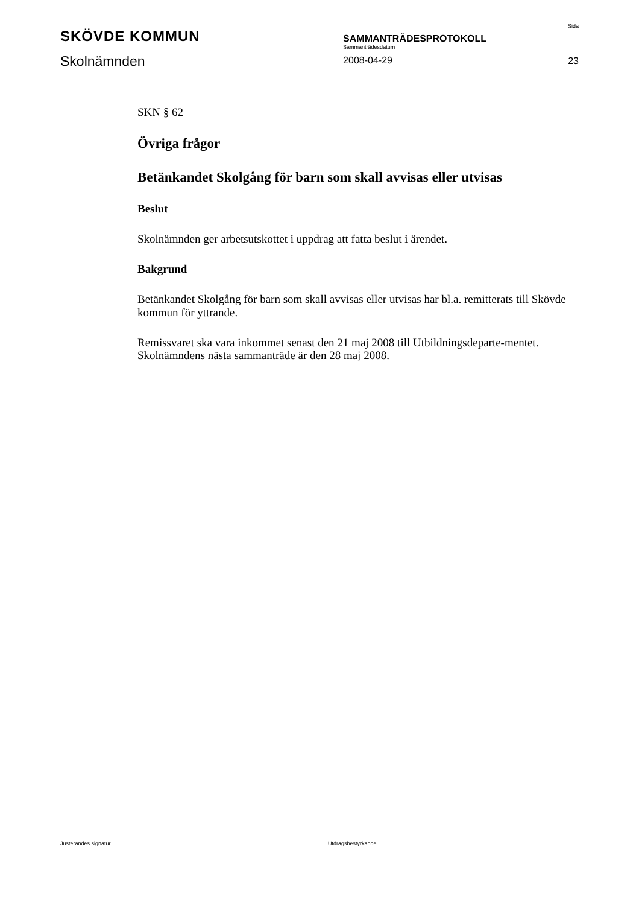SKÖVDE KOMMUN
Skolnämnden
SAMMANTRÄDESPROTOKOLL
Sammanträdesdatum
2008-04-29
Sida
23
SKN § 62
Övriga frågor
Betänkandet Skolgång för barn som skall avvisas eller utvisas
Beslut
Skolnämnden ger arbetsutskottet i uppdrag att fatta beslut i ärendet.
Bakgrund
Betänkandet Skolgång för barn som skall avvisas eller utvisas har bl.a. remitterats till Skövde kommun för yttrande.
Remissvaret ska vara inkommet senast den 21 maj 2008 till Utbildningsdeparte-mentet. Skolnämndens nästa sammanträde är den 28 maj 2008.
Justerandes signatur Utdragsbestyrkande